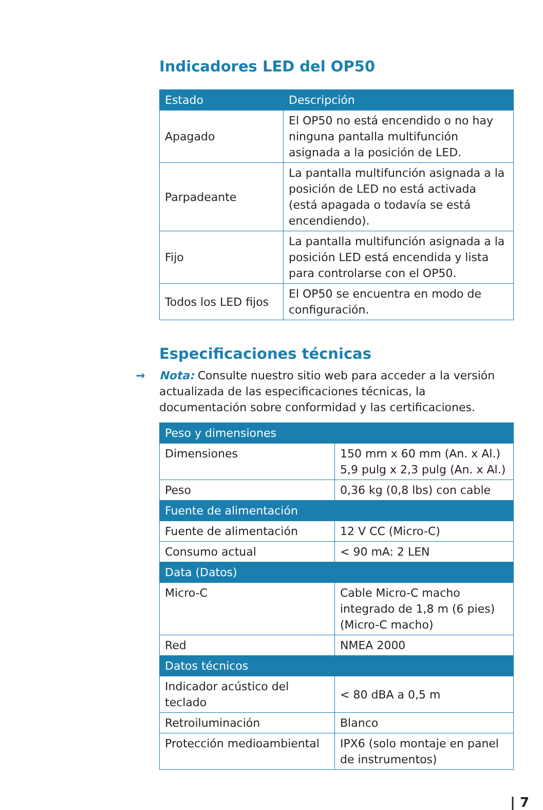Indicadores LED del OP50
| Estado | Descripción |
| --- | --- |
| Apagado | El OP50 no está encendido o no hay ninguna pantalla multifunción asignada a la posición de LED. |
| Parpadeante | La pantalla multifunción asignada a la posición de LED no está activada (está apagada o todavía se está encendiendo). |
| Fijo | La pantalla multifunción asignada a la posición LED está encendida y lista para controlarse con el OP50. |
| Todos los LED fijos | El OP50 se encuentra en modo de configuración. |
Especificaciones técnicas
→ Nota: Consulte nuestro sitio web para acceder a la versión actualizada de las especificaciones técnicas, la documentación sobre conformidad y las certificaciones.
| Peso y dimensiones | |
| Dimensiones | 150 mm x 60 mm (An. x Al.) 5,9 pulg x 2,3 pulg (An. x Al.) |
| Peso | 0,36 kg (0,8 lbs) con cable |
| Fuente de alimentación | |
| Fuente de alimentación | 12 V CC (Micro-C) |
| Consumo actual | < 90 mA: 2 LEN |
| Data (Datos) | |
| Micro-C | Cable Micro-C macho integrado de 1,8 m (6 pies) (Micro-C macho) |
| Red | NMEA 2000 |
| Datos técnicos | |
| Indicador acústico del teclado | < 80 dBA a 0,5 m |
| Retroiluminación | Blanco |
| Protección medioambiental | IPX6 (solo montaje en panel de instrumentos) |
| 7